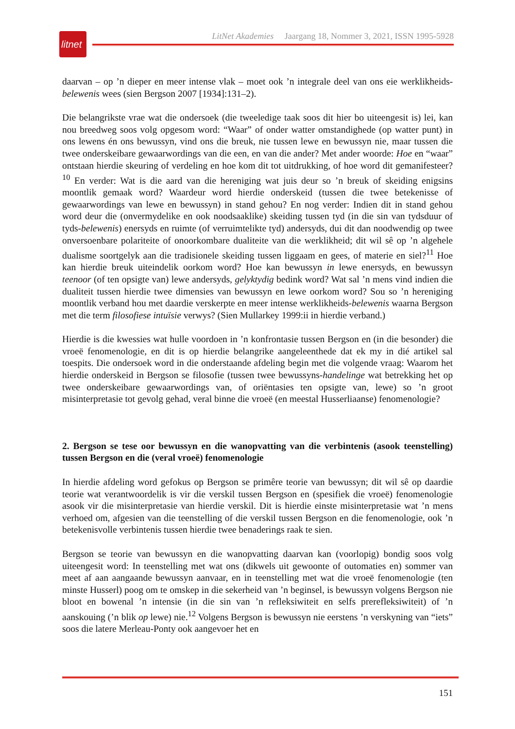litnet
LitNet Akademies Jaargang 18, Nommer 3, 2021, ISSN 1995-5928
daarvan – op ’n dieper en meer intense vlak – moet ook ’n integrale deel van ons eie werklikheids-belewenis wees (sien Bergson 2007 [1934]:131–2).
Die belangrikste vrae wat die ondersoek (die tweeledige taak soos dit hier bo uiteengesit is) lei, kan nou breedweg soos volg opgesom word: “Waar” of onder watter omstandighede (op watter punt) in ons lewens én ons bewussyn, vind ons die breuk, nie tussen lewe en bewussyn nie, maar tussen die twee onderskeibare gewaarwordings van die een, en van die ander? Met ander woorde: Hoe en “waar” ontstaan hierdie skeuring of verdeling en hoe kom dit tot uitdrukking, of hoe word dit gemanifesteer?<sup>10</sup> En verder: Wat is die aard van die hereniging wat juis deur so ’n breuk of skeiding enigsins moontlik gemaak word? Waardeur word hierdie onderskeid (tussen die twee betekenisse of gewaarwordings van lewe en bewussyn) in stand gehou? En nog verder: Indien dit in stand gehou word deur die (onvermydelike en ook noodsaaklike) skeiding tussen tyd (in die sin van tydsduur of tyds-belewenis) enersyds en ruimte (of verruimtelikte tyd) andersyds, dui dit dan noodwendig op twee onversoenbare polariteite of onoorkombare dualiteite van die werklikheid; dit wil sê op ’n algehele dualisme soortgelyk aan die tradisionele skeiding tussen liggaam en gees, of materie en siel?<sup>11</sup> Hoe kan hierdie breuk uiteindelik oorkom word? Hoe kan bewussyn in lewe enersyds, en bewussyn teenoor (of ten opsigte van) lewe andersyds, gelyktydig bedink word? Wat sal ’n mens vind indien die dualiteit tussen hierdie twee dimensies van bewussyn en lewe oorkom word? Sou so ’n hereniging moontlik verband hou met daardie verskerpte en meer intense werklikheids-belewenis waarna Bergson met die term filosofiese intuïsie verwys? (Sien Mullarkey 1999:ii in hierdie verband.)
Hierdie is die kwessies wat hulle voordoen in ’n konfrontasie tussen Bergson en (in die besonder) die vroeë fenomenologie, en dit is op hierdie belangrike aangeleenthede dat ek my in dié artikel sal toespits. Die ondersoek word in die onderstaande afdeling begin met die volgende vraag: Waarom het hierdie onderskeid in Bergson se filosofie (tussen twee bewussyns-handelinge wat betrekking het op twee onderskeibare gewaarwordings van, of oriëntasies ten opsigte van, lewe) so ’n groot misinterpretasie tot gevolg gehad, veral binne die vroeë (en meestal Husserliaanse) fenomenologie?
2. Bergson se tese oor bewussyn en die wanopvatting van die verbintenis (asook teenstelling) tussen Bergson en die (veral vroeë) fenomenologie
In hierdie afdeling word gefokus op Bergson se primêre teorie van bewussyn; dit wil sê op daardie teorie wat verantwoordelik is vir die verskil tussen Bergson en (spesifiek die vroeë) fenomenologie asook vir die misinterpretasie van hierdie verskil. Dit is hierdie einste misinterpretasie wat ’n mens verhoed om, afgesien van die teenstelling of die verskil tussen Bergson en die fenomenologie, ook ’n betekenisvolle verbintenis tussen hierdie twee benaderings raak te sien.
Bergson se teorie van bewussyn en die wanopvatting daarvan kan (voorlopig) bondig soos volg uiteengesit word: In teenstelling met wat ons (dikwels uit gewoonte of outomaties en) sommer van meet af aan aangaande bewussyn aanvaar, en in teenstelling met wat die vroeë fenomenologie (ten minste Husserl) poog om te omskep in die sekerheid van ’n beginsel, is bewussyn volgens Bergson nie bloot en bowenal ’n intensie (in die sin van ’n refleksiwiteit en selfs prerefleksiwiteit) of ’n aanskouing (’n blik op lewe) nie.<sup>12</sup> Volgens Bergson is bewussyn nie eerstens ’n verskyning van “iets” soos die latere Merleau-Ponty ook aangevoer het en
151